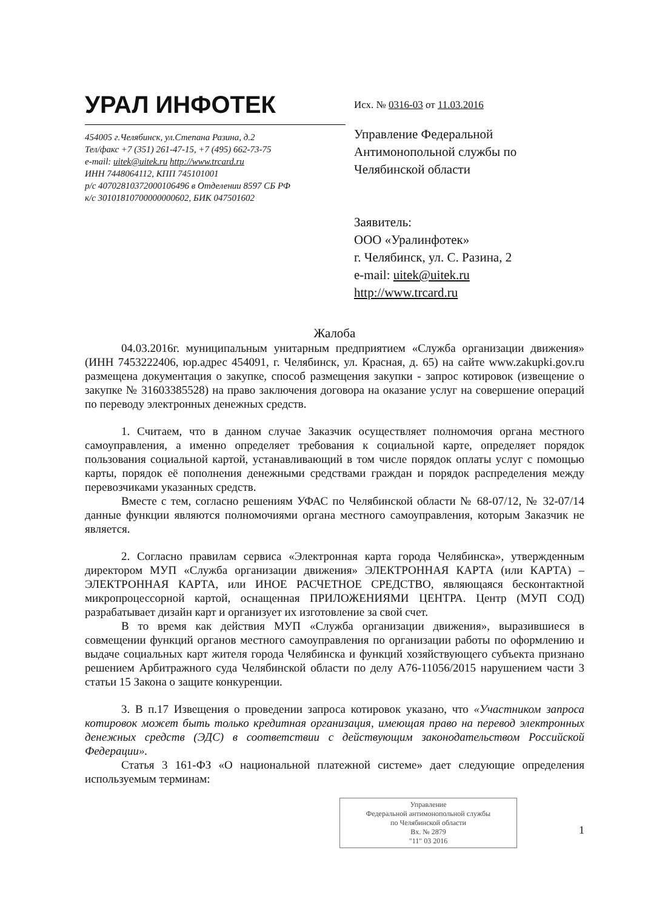УРАЛ ИНФОТЕК
454005 г.Челябинск, ул.Степана Разина, д.2
Тел/факс +7 (351) 261-47-15, +7 (495) 662-73-75
e-mail: uitek@uitek.ru http://www.trcard.ru
ИНН 7448064112, КПП 745101001
р/с 40702810372000106496 в Отделении 8597 СБ РФ
к/с 30101810700000000602, БИК 047501602
Исх. № 0316-03 от 11.03.2016
Управление Федеральной
Антимонопольной службы по
Челябинской области
Заявитель:
ООО «Уралинфотек»
г. Челябинск, ул. С. Разина, 2
e-mail: uitek@uitek.ru
http://www.trcard.ru
Жалоба
04.03.2016г. муниципальным унитарным предприятием «Служба организации движения» (ИНН 7453222406, юр.адрес 454091, г. Челябинск, ул. Красная, д. 65) на сайте www.zakupki.gov.ru размещена документация о закупке, способ размещения закупки - запрос котировок (извещение о закупке № 31603385528) на право заключения договора на оказание услуг на совершение операций по переводу электронных денежных средств.
1. Считаем, что в данном случае Заказчик осуществляет полномочия органа местного самоуправления, а именно определяет требования к социальной карте, определяет порядок пользования социальной картой, устанавливающий в том числе порядок оплаты услуг с помощью карты, порядок её пополнения денежными средствами граждан и порядок распределения между перевозчиками указанных средств.
Вместе с тем, согласно решениям УФАС по Челябинской области № 68-07/12, № 32-07/14 данные функции являются полномочиями органа местного самоуправления, которым Заказчик не является.
2. Согласно правилам сервиса «Электронная карта города Челябинска», утвержденным директором МУП «Служба организации движения» ЭЛЕКТРОННАЯ КАРТА (или КАРТА) – ЭЛЕКТРОННАЯ КАРТА, или ИНОЕ РАСЧЕТНОЕ СРЕДСТВО, являющаяся бесконтактной микропроцессорной картой, оснащенная ПРИЛОЖЕНИЯМИ ЦЕНТРА. Центр (МУП СОД) разрабатывает дизайн карт и организует их изготовление за свой счет.
В то время как действия МУП «Служба организации движения», выразившиеся в совмещении функций органов местного самоуправления по организации работы по оформлению и выдаче социальных карт жителя города Челябинска и функций хозяйствующего субъекта признано решением Арбитражного суда Челябинской области по делу А76-11056/2015 нарушением части 3 статьи 15 Закона о защите конкуренции.
3. В п.17 Извещения о проведении запроса котировок указано, что «Участником запроса котировок может быть только кредитная организация, имеющая право на перевод электронных денежных средств (ЭДС) в соответствии с действующим законодательством Российской Федерации».
Статья 3 161-ФЗ «О национальной платежной системе» дает следующие определения используемым терминам:
Управление
Федеральной антимонопольной службы
по Челябинской области
Вх. № 2879
"11" 03 2016
1